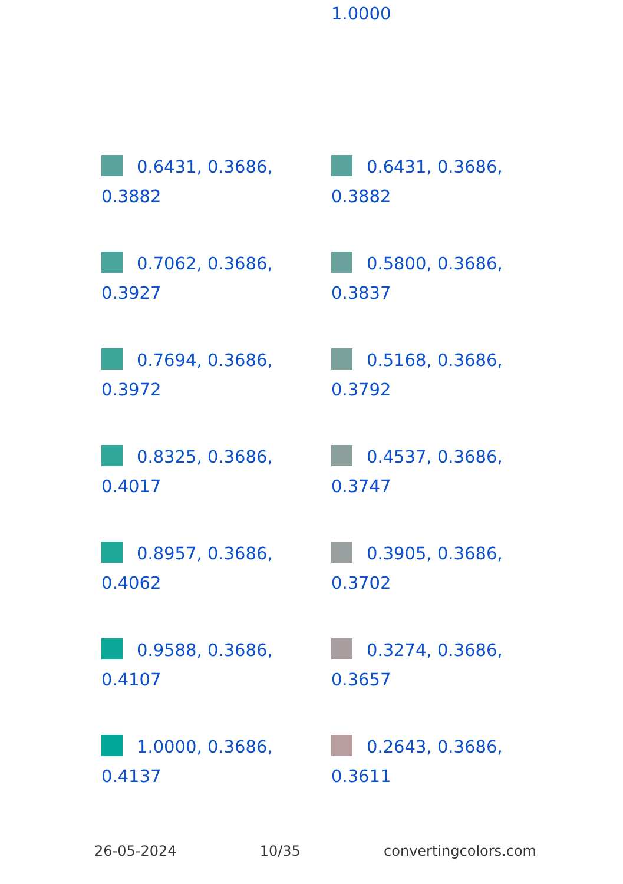1.0000
0.6431, 0.3686, 0.3882
0.6431, 0.3686, 0.3882
0.7062, 0.3686, 0.3927
0.5800, 0.3686, 0.3837
0.7694, 0.3686, 0.3972
0.5168, 0.3686, 0.3792
0.8325, 0.3686, 0.4017
0.4537, 0.3686, 0.3747
0.8957, 0.3686, 0.4062
0.3905, 0.3686, 0.3702
0.9588, 0.3686, 0.4107
0.3274, 0.3686, 0.3657
1.0000, 0.3686, 0.4137
0.2643, 0.3686, 0.3611
26-05-2024 10/35 convertingcolors.com